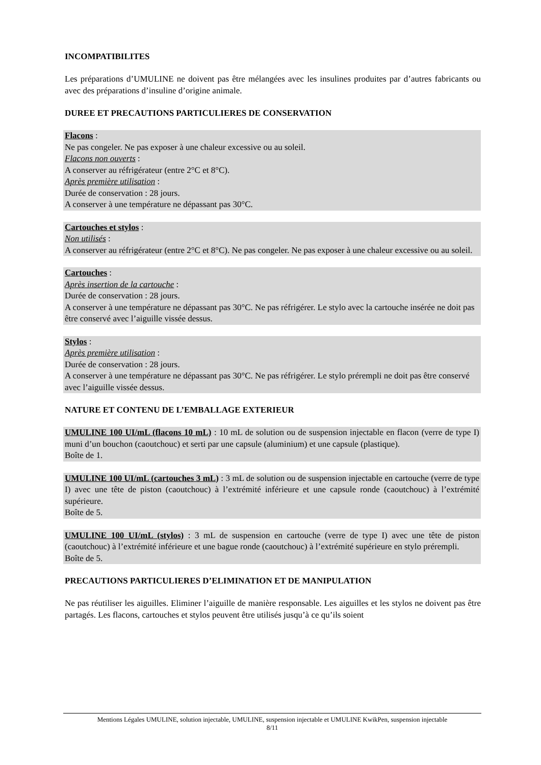INCOMPATIBILITES
Les préparations d’UMULINE ne doivent pas être mélangées avec les insulines produites par d’autres fabricants ou avec des préparations d’insuline d’origine animale.
DUREE ET PRECAUTIONS PARTICULIERES DE CONSERVATION
Flacons :
Ne pas congeler. Ne pas exposer à une chaleur excessive ou au soleil.
Flacons non ouverts :
A conserver au réfrigérateur (entre 2°C et 8°C).
Après première utilisation :
Durée de conservation : 28 jours.
A conserver à une température ne dépassant pas 30°C.
Cartouches et stylos :
Non utilisés :
A conserver au réfrigérateur (entre 2°C et 8°C). Ne pas congeler. Ne pas exposer à une chaleur excessive ou au soleil.
Cartouches :
Après insertion de la cartouche :
Durée de conservation : 28 jours.
A conserver à une température ne dépassant pas 30°C. Ne pas réfrigérer. Le stylo avec la cartouche insérée ne doit pas être conservé avec l’aiguille vissée dessus.
Stylos :
Après première utilisation :
Durée de conservation : 28 jours.
A conserver à une température ne dépassant pas 30°C. Ne pas réfrigérer. Le stylo prérempli ne doit pas être conservé avec l’aiguille vissée dessus.
NATURE ET CONTENU DE L’EMBALLAGE EXTERIEUR
UMULINE 100 UI/mL (flacons 10 mL) : 10 mL de solution ou de suspension injectable en flacon (verre de type I) muni d’un bouchon (caoutchouc) et serti par une capsule (aluminium) et une capsule (plastique).
Boîte de 1.
UMULINE 100 UI/mL (cartouches 3 mL) : 3 mL de solution ou de suspension injectable en cartouche (verre de type I) avec une tête de piston (caoutchouc) à l’extrémité inférieure et une capsule ronde (caoutchouc) à l’extrémité supérieure.
Boîte de 5.
UMULINE 100 UI/mL (stylos) : 3 mL de suspension en cartouche (verre de type I) avec une tête de piston (caoutchouc) à l’extrémité inférieure et une bague ronde (caoutchouc) à l’extrémité supérieure en stylo prérempli.
Boîte de 5.
PRECAUTIONS PARTICULIERES D’ELIMINATION ET DE MANIPULATION
Ne pas réutiliser les aiguilles. Eliminer l’aiguille de manière responsable. Les aiguilles et les stylos ne doivent pas être partagés. Les flacons, cartouches et stylos peuvent être utilisés jusqu’à ce qu’ils soient
Mentions Légales UMULINE, solution injectable, UMULINE, suspension injectable et UMULINE KwikPen, suspension injectable
8/11